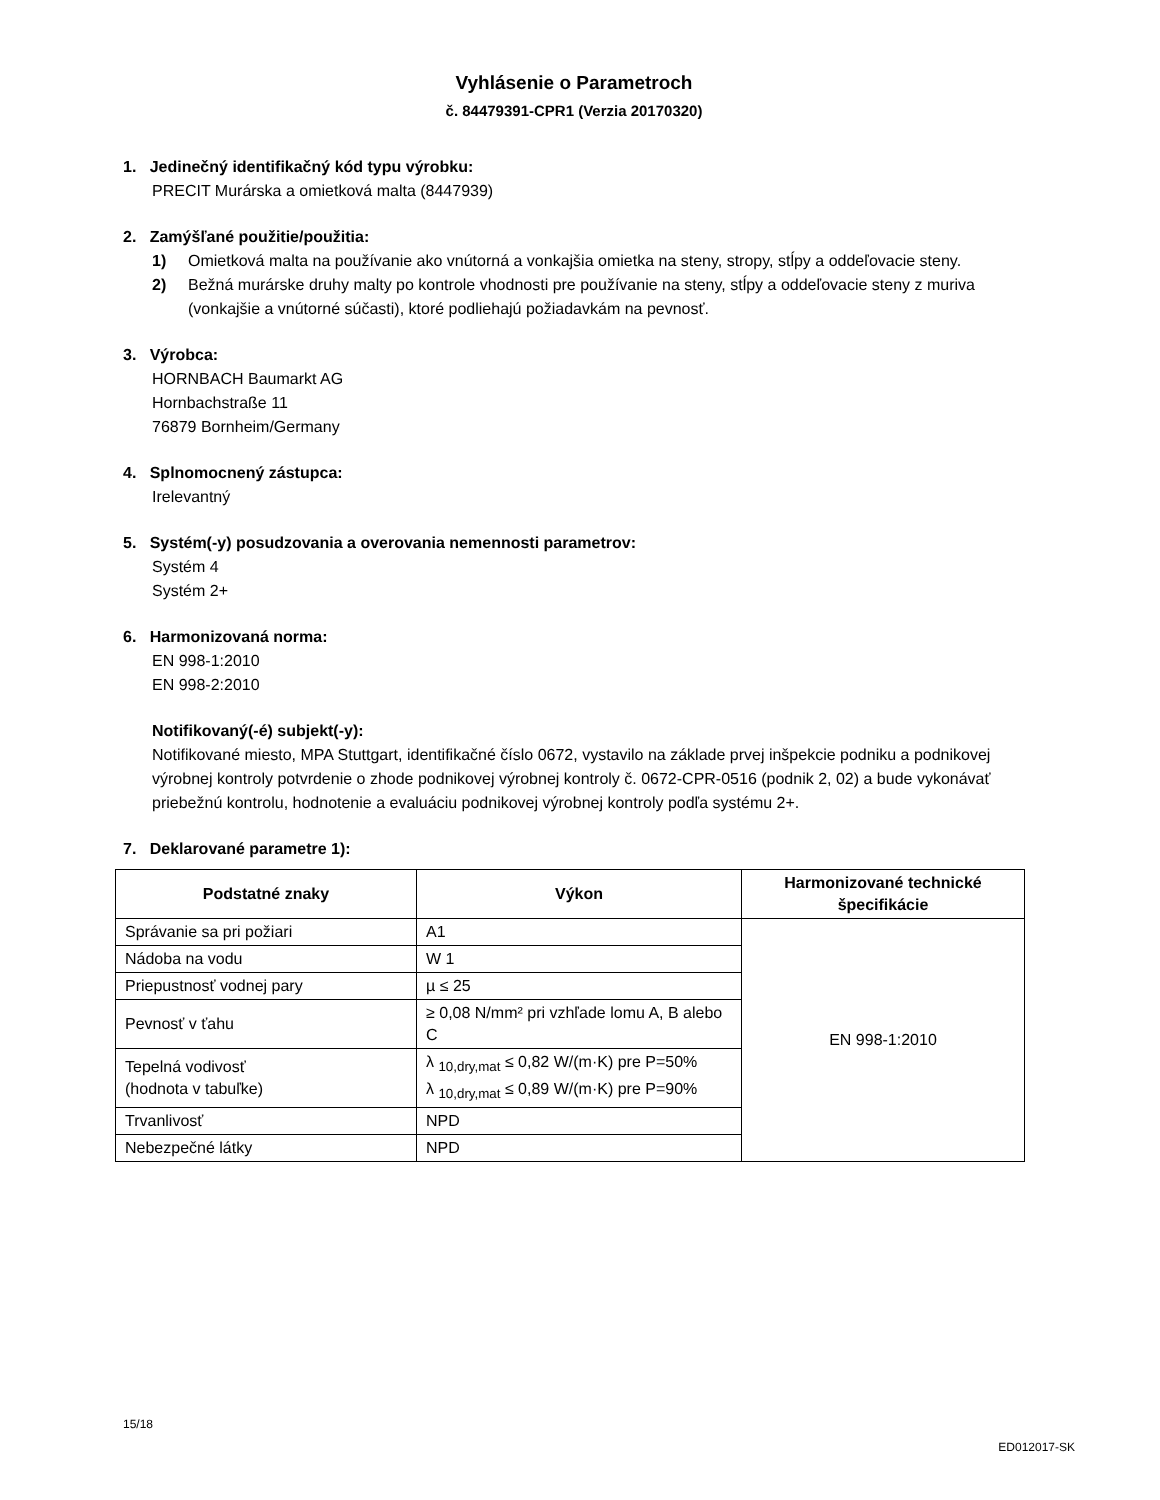Vyhlásenie o Parametroch
č. 84479391-CPR1 (Verzia 20170320)
1. Jedinečný identifikačný kód typu výrobku:
PRECIT Murárska a omietková malta (8447939)
2. Zamýšľané použitie/použitia:
1) Omietková malta na používanie ako vnútorná a vonkajšia omietka na steny, stropy, stĺpy a oddeľovacie steny.
2) Bežná murárske druhy malty po kontrole vhodnosti pre používanie na steny, stĺpy a oddeľovacie steny z muriva (vonkajšie a vnútorné súčasti), ktoré podliehajú požiadavkám na pevnosť.
3. Výrobca:
HORNBACH Baumarkt AG
Hornbachstraße 11
76879 Bornheim/Germany
4. Splnomocnený zástupca:
Irelevantný
5. Systém(-y) posudzovania a overovania nemennosti parametrov:
Systém 4
Systém 2+
6. Harmonizovaná norma:
EN 998-1:2010
EN 998-2:2010
Notifikovaný(-é) subjekt(-y):
Notifikované miesto, MPA Stuttgart, identifikačné číslo 0672, vystavilo na základe prvej inšpekcie podniku a podnikovej výrobnej kontroly potvrdenie o zhode podnikovej výrobnej kontroly č. 0672-CPR-0516 (podnik 2, 02) a bude vykonávať priebežnú kontrolu, hodnotenie a evaluáciu podnikovej výrobnej kontroly podľa systému 2+.
7. Deklarované parametre 1):
| Podstatné znaky | Výkon | Harmonizované technické špecifikácie |
| --- | --- | --- |
| Správanie sa pri požiari | A1 | EN 998-1:2010 |
| Nádoba na vodu | W 1 | |
| Priepustnosť vodnej pary | µ ≤ 25 | |
| Pevnosť v ťahu | ≥ 0,08 N/mm² pri vzhľade lomu A, B alebo C | |
| Tepelná vodivosť (hodnota v tabuľke) | λ <sub>10,dry,mat</sub> ≤ 0,82 W/(m·K) pre P=50% λ <sub>10,dry,mat</sub> ≤ 0,89 W/(m·K) pre P=90% | |
| Trvanlivosť | NPD | |
| Nebezpečné látky | NPD | |
15/18
ED012017-SK